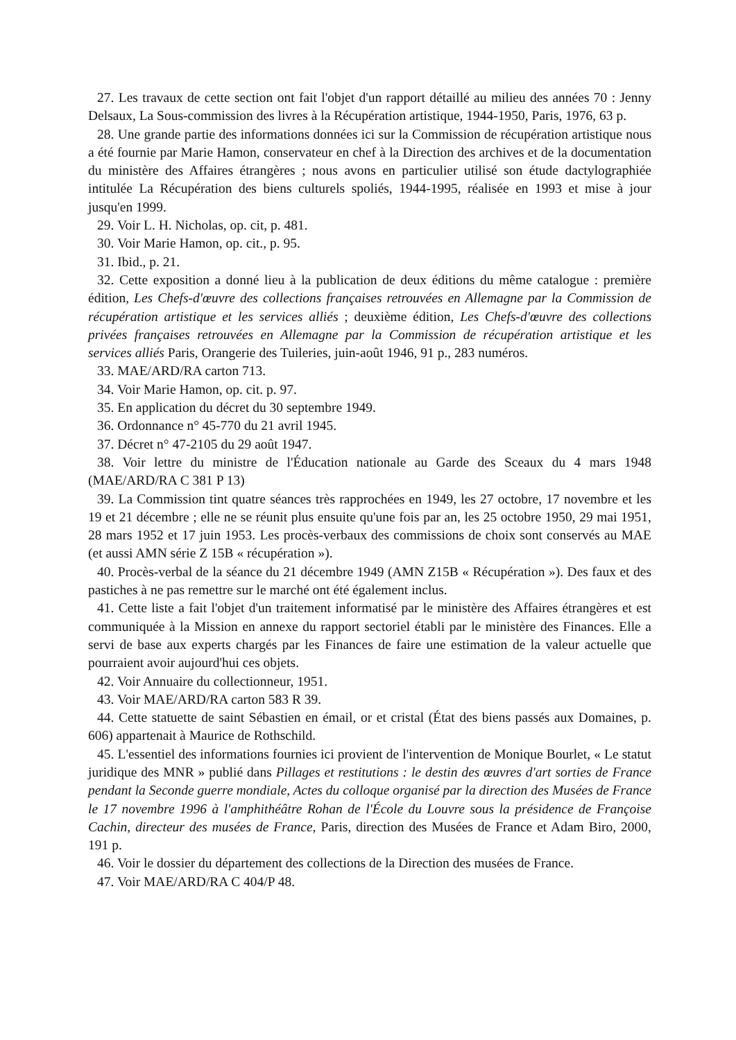27. Les travaux de cette section ont fait l'objet d'un rapport détaillé au milieu des années 70 : Jenny Delsaux, La Sous-commission des livres à la Récupération artistique, 1944-1950, Paris, 1976, 63 p.
28. Une grande partie des informations données ici sur la Commission de récupération artistique nous a été fournie par Marie Hamon, conservateur en chef à la Direction des archives et de la documentation du ministère des Affaires étrangères ; nous avons en particulier utilisé son étude dactylographiée intitulée La Récupération des biens culturels spoliés, 1944-1995, réalisée en 1993 et mise à jour jusqu'en 1999.
29. Voir L. H. Nicholas, op. cit, p. 481.
30. Voir Marie Hamon, op. cit., p. 95.
31. Ibid., p. 21.
32. Cette exposition a donné lieu à la publication de deux éditions du même catalogue : première édition, Les Chefs-d'œuvre des collections françaises retrouvées en Allemagne par la Commission de récupération artistique et les services alliés ; deuxième édition, Les Chefs-d'œuvre des collections privées françaises retrouvées en Allemagne par la Commission de récupération artistique et les services alliés Paris, Orangerie des Tuileries, juin-août 1946, 91 p., 283 numéros.
33. MAE/ARD/RA carton 713.
34. Voir Marie Hamon, op. cit. p. 97.
35. En application du décret du 30 septembre 1949.
36. Ordonnance n° 45-770 du 21 avril 1945.
37. Décret n° 47-2105 du 29 août 1947.
38. Voir lettre du ministre de l'Éducation nationale au Garde des Sceaux du 4 mars 1948 (MAE/ARD/RA C 381 P 13)
39. La Commission tint quatre séances très rapprochées en 1949, les 27 octobre, 17 novembre et les 19 et 21 décembre ; elle ne se réunit plus ensuite qu'une fois par an, les 25 octobre 1950, 29 mai 1951, 28 mars 1952 et 17 juin 1953. Les procès-verbaux des commissions de choix sont conservés au MAE (et aussi AMN série Z 15B « récupération »).
40. Procès-verbal de la séance du 21 décembre 1949 (AMN Z15B « Récupération »). Des faux et des pastiches à ne pas remettre sur le marché ont été également inclus.
41. Cette liste a fait l'objet d'un traitement informatisé par le ministère des Affaires étrangères et est communiquée à la Mission en annexe du rapport sectoriel établi par le ministère des Finances. Elle a servi de base aux experts chargés par les Finances de faire une estimation de la valeur actuelle que pourraient avoir aujourd'hui ces objets.
42. Voir Annuaire du collectionneur, 1951.
43. Voir MAE/ARD/RA carton 583 R 39.
44. Cette statuette de saint Sébastien en émail, or et cristal (État des biens passés aux Domaines, p. 606) appartenait à Maurice de Rothschild.
45. L'essentiel des informations fournies ici provient de l'intervention de Monique Bourlet, « Le statut juridique des MNR » publié dans Pillages et restitutions : le destin des œuvres d'art sorties de France pendant la Seconde guerre mondiale, Actes du colloque organisé par la direction des Musées de France le 17 novembre 1996 à l'amphithéâtre Rohan de l'École du Louvre sous la présidence de Françoise Cachin, directeur des musées de France, Paris, direction des Musées de France et Adam Biro, 2000, 191 p.
46. Voir le dossier du département des collections de la Direction des musées de France.
47. Voir MAE/ARD/RA C 404/P 48.